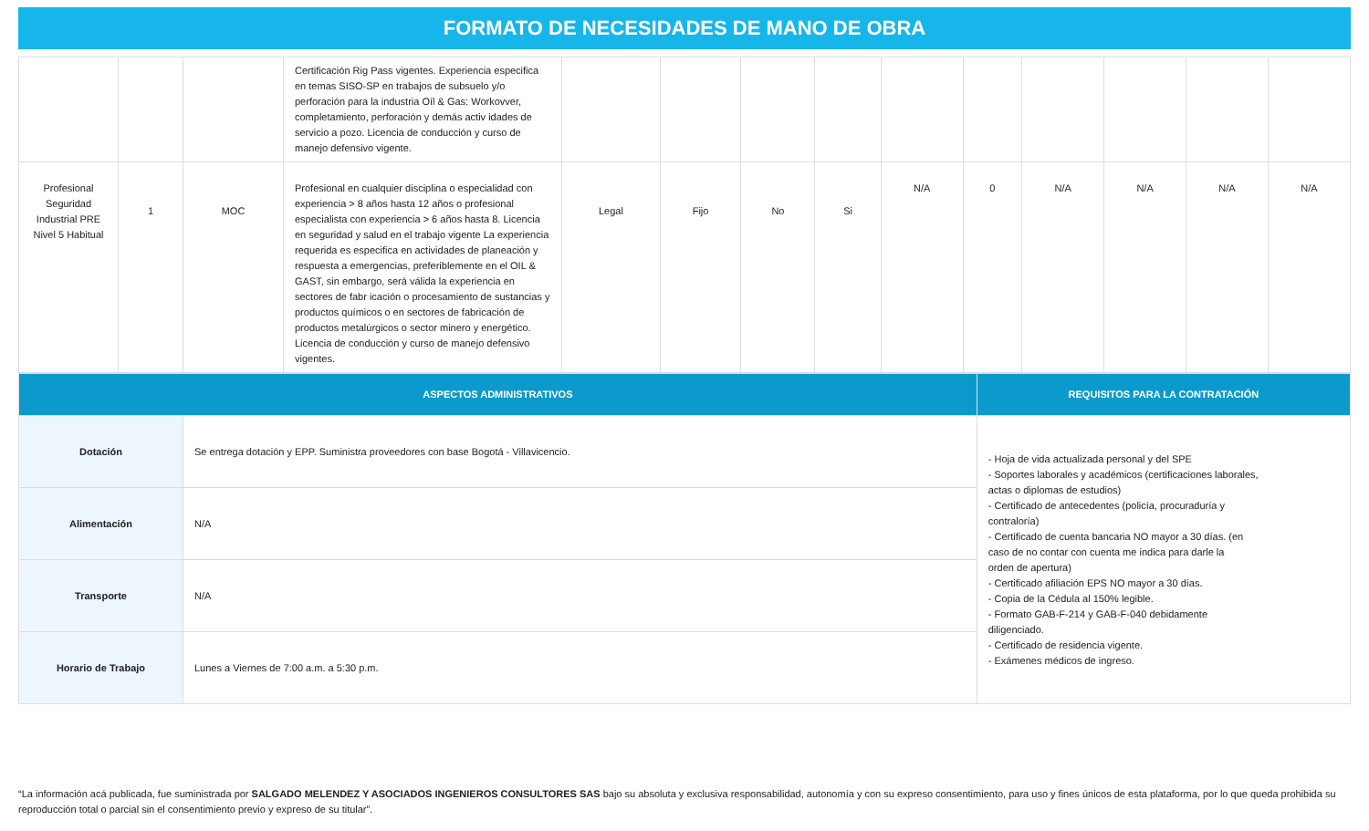FORMATO DE NECESIDADES DE MANO DE OBRA
| | | | Certificación Rig Pass vigentes. Experiencia especifica en temas SISO-SP en trabajos de subsuelo y/o perforación para la industria Oíl & Gas: Workovver, completamiento, perforación y demás activ idades de servicio a pozo. Licencia de conducción y curso de manejo defensivo vigente. | | | | | | | | | | |
| Profesional Seguridad Industrial PRE Nivel 5 Habitual | 1 | MOC | Profesional en cualquier disciplina o especialidad con experiencia > 8 años hasta 12 años o profesional especialista con experiencia > 6 años hasta 8. Licencia en seguridad y salud en el trabajo vigente La experiencia requerida es especifica en actividades de planeación y respuesta a emergencias, preferiblemente en el OIL & GAST, sin embargo, será válida la experiencia en sectores de fabr icación o procesamiento de sustancias y productos químicos o en sectores de fabricación de productos metalúrgicos o sector minero y energético. Licencia de conducción y curso de manejo defensivo vigentes. | Legal | Fijo | No | Si | N/A | 0 | N/A | N/A | N/A | N/A |
| ASPECTOS ADMINISTRATIVOS | | REQUISITOS PARA LA CONTRATACIÓN |
| --- | --- | --- |
| Dotación | Se entrega dotación y EPP. Suministra proveedores con base Bogotá - Villavicencio. | - Hoja de vida actualizada personal y del SPE - Soportes laborales y académicos (certificaciones laborales, actas o diplomas de estudios) - Certificado de antecedentes (policía, procuraduría y contraloría) - Certificado de cuenta bancaria NO mayor a 30 días. (en caso de no contar con cuenta me indica para darle la orden de apertura) - Certificado afiliación EPS NO mayor a 30 días. - Copia de la Cédula al 150% legible. - Formato GAB-F-214 y GAB-F-040 debidamente diligenciado. - Certificado de residencia vigente. - Exámenes médicos de ingreso. |
| Alimentación | N/A | |
| Transporte | N/A | |
| Horario de Trabajo | Lunes a Viernes de 7:00 a.m. a 5:30 p.m. | |
“La información acá publicada, fue suministrada por SALGADO MELENDEZ Y ASOCIADOS INGENIEROS CONSULTORES SAS bajo su absoluta y exclusiva responsabilidad, autonomía y con su expreso consentimiento, para uso y fines únicos de esta plataforma, por lo que queda prohibida su reproducción total o parcial sin el consentimiento previo y expreso de su titular”.